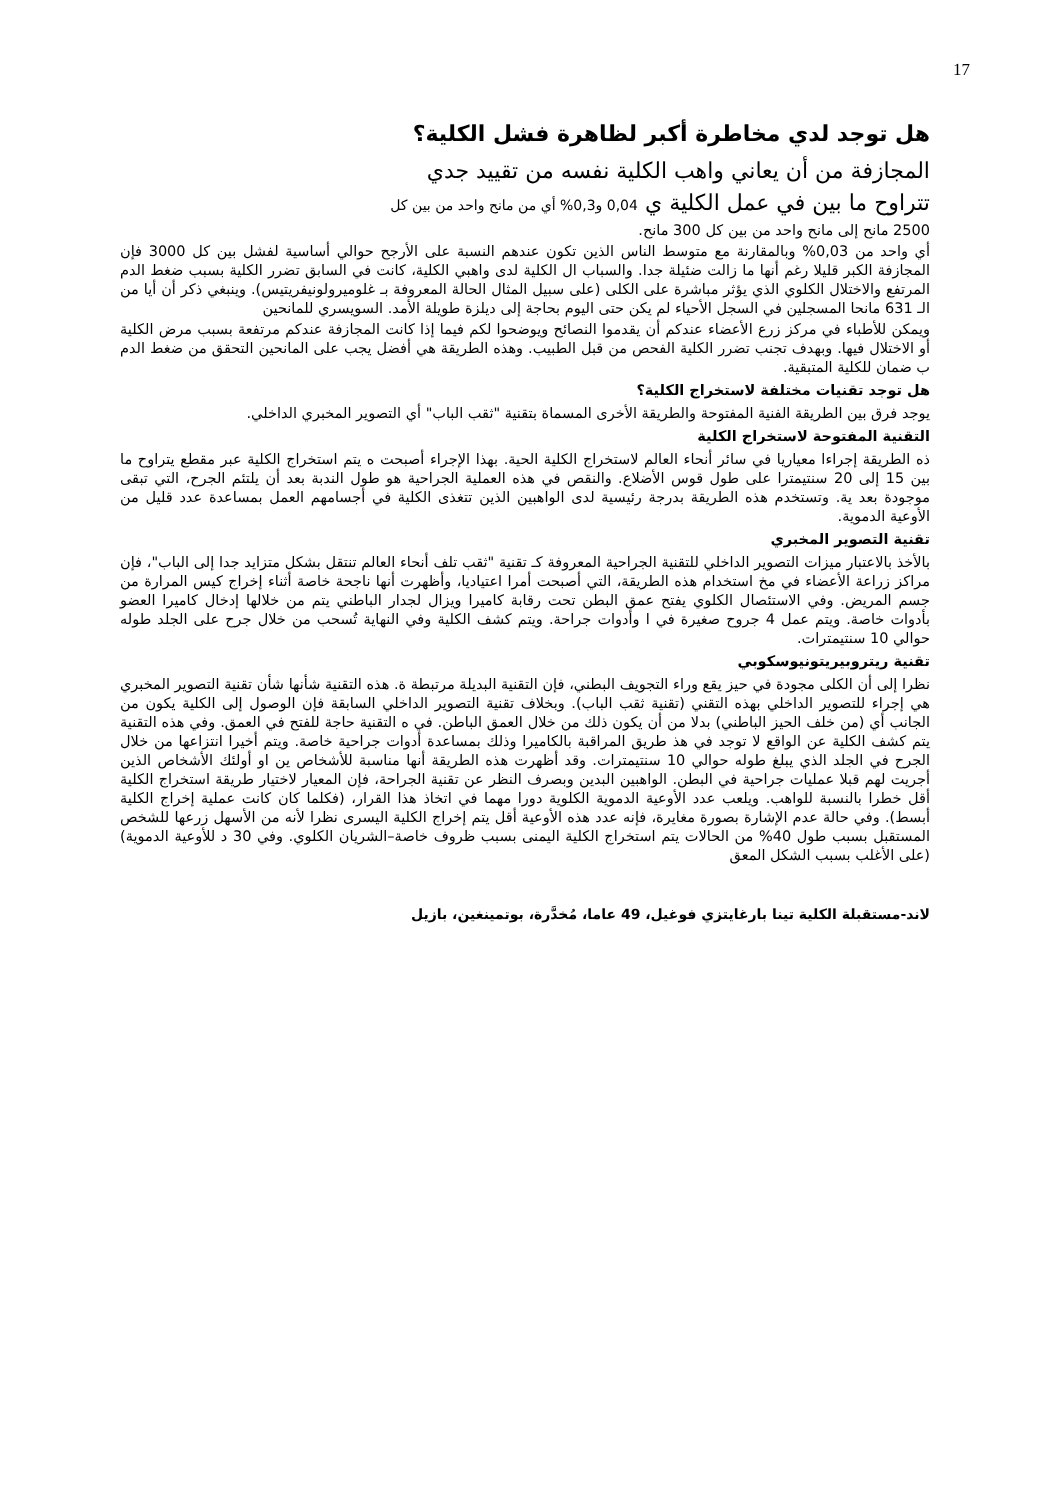17
هل توجد لدي مخاطرة أكبر لظاهرة فشل الكلية؟
المجازفة من أن يعاني واهب الكلية نفسه من تقييد جدي
تتراوح ما بين في عمل الكلية ي 0,04 و0,3% أي من مانح واحد من بين كل
2500 مانح إلى مانح واحد من بين كل 300 مانح.
أي واحد من 0,03% وبالمقارنة مع متوسط الناس الذين تكون عندهم النسبة على الأرجح حوالي أساسية لفشل بين كل 3000 فإن المجازفة الكبر قليلا رغم أنها ما زالت ضئيلة جدا. والسباب ال الكلية لدى واهبي الكلية، كانت في السابق تضرر الكلية بسبب ضغط الدم المرتفع والاختلال الكلوي الذي يؤثر مباشرة على الكلى (على سبيل المثال الحالة المعروفة بـ غلوميرولونيفريتيس). وينبغي ذكر أن أيا من الـ 631 مانحا المسجلين في السجل الأحياء لم يكن حتى اليوم بحاجة إلى ديلزة طويلة الأمد. السويسري للمانحين
ويمكن للأطباء في مركز زرع الأعضاء عندكم أن يقدموا النصائح ويوضحوا لكم فيما إذا كانت المجازفة عندكم مرتفعة بسبب مرض الكلية أو الاختلال فيها. وبهدف تجنب تضرر الكلية الفحص من قبل الطبيب. وهذه الطريقة هي أفضل يجب على المانحين التحقق من ضغط الدم ب ضمان للكلية المتبقية.
هل توجد تقنيات مختلفة لاستخراج الكلية؟
يوجد فرق بين الطريقة الفنية المفتوحة والطريقة الأخرى المسماة بتقنية "ثقب الباب" أي التصوير المخبري الداخلي.
التقنية المفتوحة لاستخراج الكلية
ذه الطريقة إجراءا معياريا في سائر أنحاء العالم لاستخراج الكلية الحية. بهذا الإجراء أصبحت ه يتم استخراج الكلية عبر مقطع يتراوح ما بين 15 إلى 20 سنتيمترا على طول قوس الأضلاع. والنقص في هذه العملية الجراحية هو طول الندبة بعد أن يلتئم الجرح، التي تبقى موجودة بعد ية. وتستخدم هذه الطريقة بدرجة رئيسية لدى الواهبين الذين تتغذى الكلية في أجسامهم العمل بمساعدة عدد قليل من الأوعية الدموية.
تقنية التصوير المخبري
بالأخذ بالاعتبار ميزات التصوير الداخلي للتقنية الجراحية المعروفة كـ تقنية "ثقب تلف أنحاء العالم تنتقل بشكل متزايد جدا إلى الباب"، فإن مراكز زراعة الأعضاء في مخ استخدام هذه الطريقة، التي أصبحت أمرا اعتياديا، وأظهرت أنها ناجحة خاصة أثناء إخراج كيس المرارة من جسم المريض. وفي الاستئصال الكلوي يفتح عمق البطن تحت رقابة كاميرا ويزال لجدار الباطني يتم من خلالها إدخال كاميرا العضو بأدوات خاصة. ويتم عمل 4 جروح صغيرة في ا وأدوات جراحة. ويتم كشف الكلية وفي النهاية تُسحب من خلال جرح على الجلد طوله حوالي 10 سنتيمترات.
تقنية ريتروبيريتونيوسكوبي
نظرا إلى أن الكلى مجودة في حيز يقع وراء التجويف البطني، فإن التقنية البديلة مرتبطة ة. هذه التقنية شأنها شأن تقنية التصوير المخبري هي إجراء للتصوير الداخلي بهذه التقني (تقنية ثقب الباب). وبخلاف تقنية التصوير الداخلي السابقة فإن الوصول إلى الكلية يكون من الجانب أي (من خلف الحيز الباطني) بدلا من أن يكون ذلك من خلال العمق الباطن. في ه التقنية حاجة للفتح في العمق. وفي هذه التقنية يتم كشف الكلية عن الواقع لا توجد في هذ طريق المراقبة بالكاميرا وذلك بمساعدة أدوات جراحية خاصة. ويتم أخيرا انتزاعها من خلال الجرح في الجلد الذي يبلغ طوله حوالي 10 سنتيمترات. وقد أظهرت هذه الطريقة أنها مناسبة للأشخاص ين او أولئك الأشخاص الذين أجريت لهم قبلا عمليات جراحية في البطن. الواهبين البدين وبصرف النظر عن تقنية الجراحة، فإن المعيار لاختيار طريقة استخراج الكلية أقل خطرا بالنسبة للواهب. ويلعب عدد الأوعية الدموية الكلوية دورا مهما في اتخاذ هذا القرار، (فكلما كان كانت عملية إخراج الكلية أبسط). وفي حالة عدم الإشارة بصورة مغايرة، فإنه عدد هذه الأوعية أقل يتم إخراج الكلية اليسرى نظرا لأنه من الأسهل زرعها للشخص المستقبل بسبب طول 40% من الحالات يتم استخراج الكلية اليمنى بسبب ظروف خاصة–الشريان الكلوي. وفي 30 د للأوعية الدموية) (على الأغلب بسبب الشكل المعق
لاند-مستقبلة الكلية تينا بارغايتزي فوغيل، 49 عاما، مُخدَّرة، بوتمينغين، بازيل